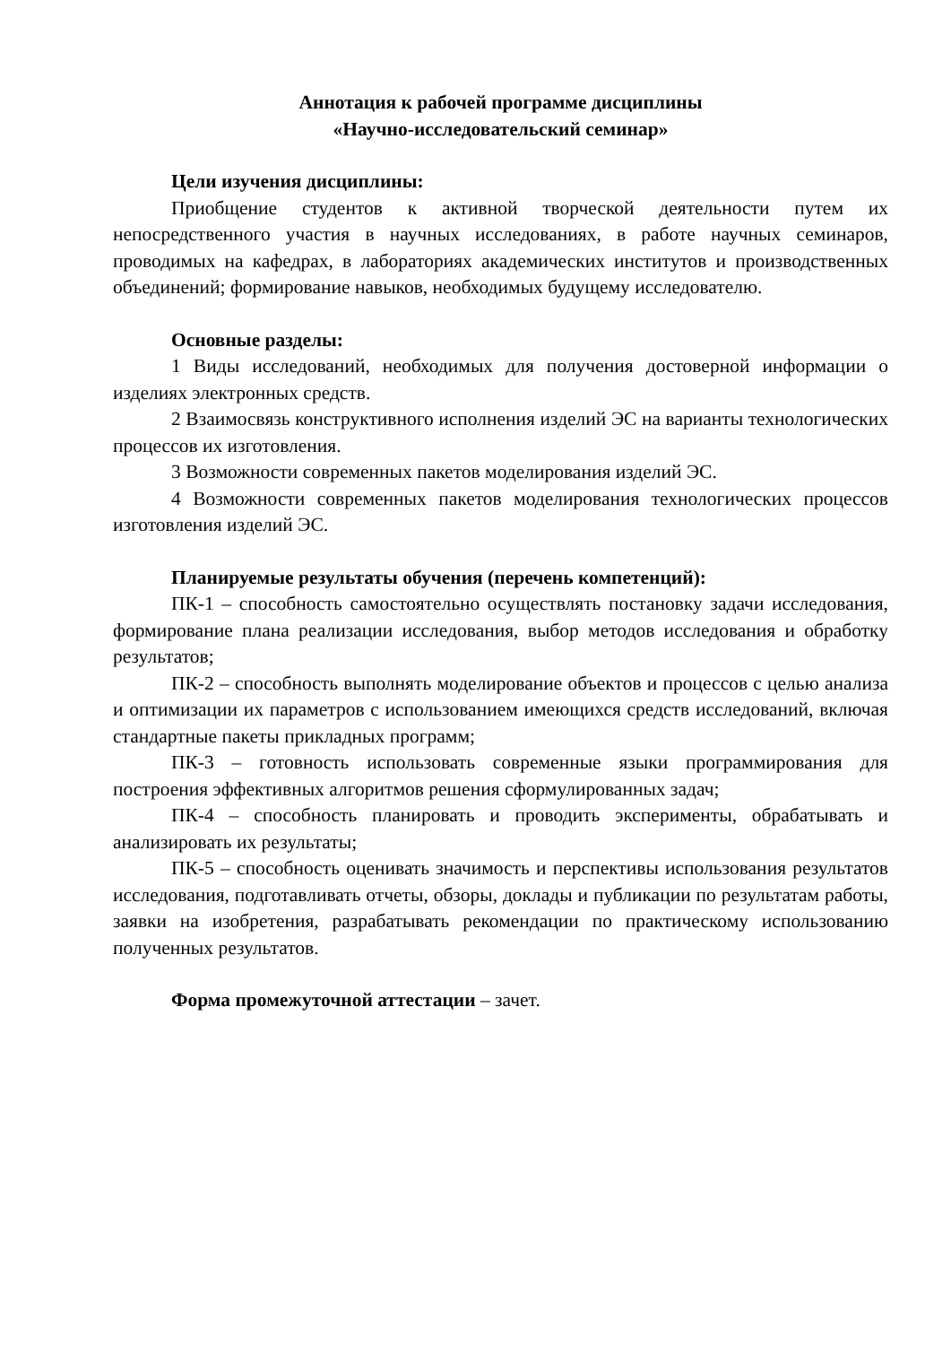Аннотация к рабочей программе дисциплины
«Научно-исследовательский семинар»
Цели изучения дисциплины:
Приобщение студентов к активной творческой деятельности путем их непосредственного участия в научных исследованиях, в работе научных семинаров, проводимых на кафедрах, в лабораториях академических институтов и производственных объединений; формирование навыков, необходимых будущему исследователю.
Основные разделы:
1 Виды исследований, необходимых для получения достоверной информации о изделиях электронных средств.
2 Взаимосвязь конструктивного исполнения изделий ЭС на варианты технологических процессов их изготовления.
3 Возможности современных пакетов моделирования изделий ЭС.
4 Возможности современных пакетов моделирования технологических процессов изготовления изделий ЭС.
Планируемые результаты обучения (перечень компетенций):
ПК-1 – способность самостоятельно осуществлять постановку задачи исследования, формирование плана реализации исследования, выбор методов исследования и обработку результатов;
ПК-2 – способность выполнять моделирование объектов и процессов с целью анализа и оптимизации их параметров с использованием имеющихся средств исследований, включая стандартные пакеты прикладных программ;
ПК-3 – готовность использовать современные языки программирования для построения эффективных алгоритмов решения сформулированных задач;
ПК-4 – способность планировать и проводить эксперименты, обрабатывать и анализировать их результаты;
ПК-5 – способность оценивать значимость и перспективы использования результатов исследования, подготавливать отчеты, обзоры, доклады и публикации по результатам работы, заявки на изобретения, разрабатывать рекомендации по практическому использованию полученных результатов.
Форма промежуточной аттестации – зачет.